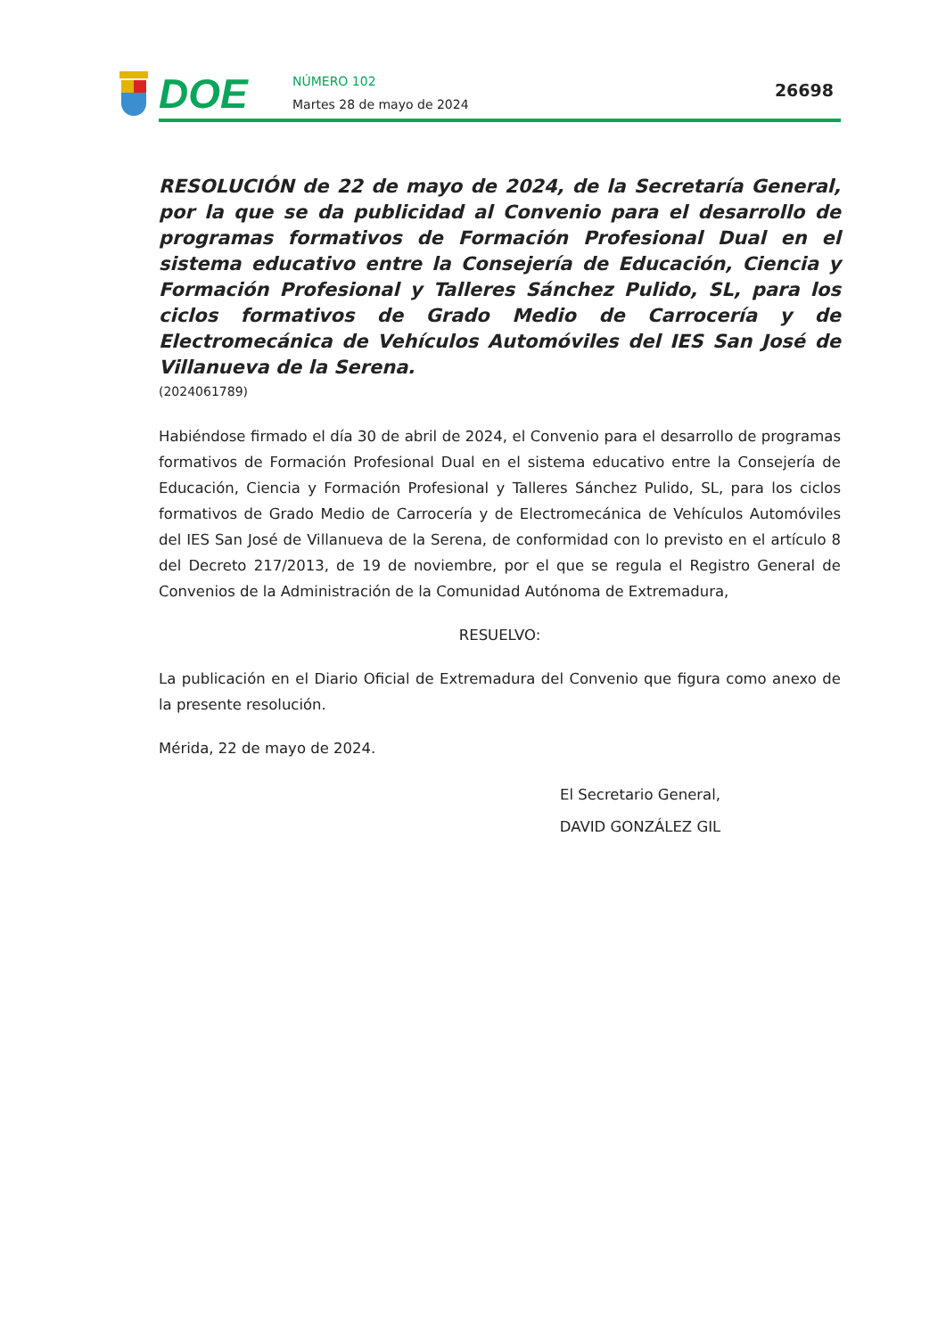DOE
NÚMERO 102
Martes 28 de mayo de 2024
26698
RESOLUCIÓN de 22 de mayo de 2024, de la Secretaría General, por la que se da publicidad al Convenio para el desarrollo de programas formativos de Formación Profesional Dual en el sistema educativo entre la Consejería de Educación, Ciencia y Formación Profesional y Talleres Sánchez Pulido, SL, para los ciclos formativos de Grado Medio de Carrocería y de Electromecánica de Vehículos Automóviles del IES San José de Villanueva de la Serena.
(2024061789)
Habiéndose firmado el día 30 de abril de 2024, el Convenio para el desarrollo de programas formativos de Formación Profesional Dual en el sistema educativo entre la Consejería de Educación, Ciencia y Formación Profesional y Talleres Sánchez Pulido, SL, para los ciclos formativos de Grado Medio de Carrocería y de Electromecánica de Vehículos Automóviles del IES San José de Villanueva de la Serena, de conformidad con lo previsto en el artículo 8 del Decreto 217/2013, de 19 de noviembre, por el que se regula el Registro General de Convenios de la Administración de la Comunidad Autónoma de Extremadura,
RESUELVO:
La publicación en el Diario Oficial de Extremadura del Convenio que figura como anexo de la presente resolución.
Mérida, 22 de mayo de 2024.
El Secretario General,
DAVID GONZÁLEZ GIL